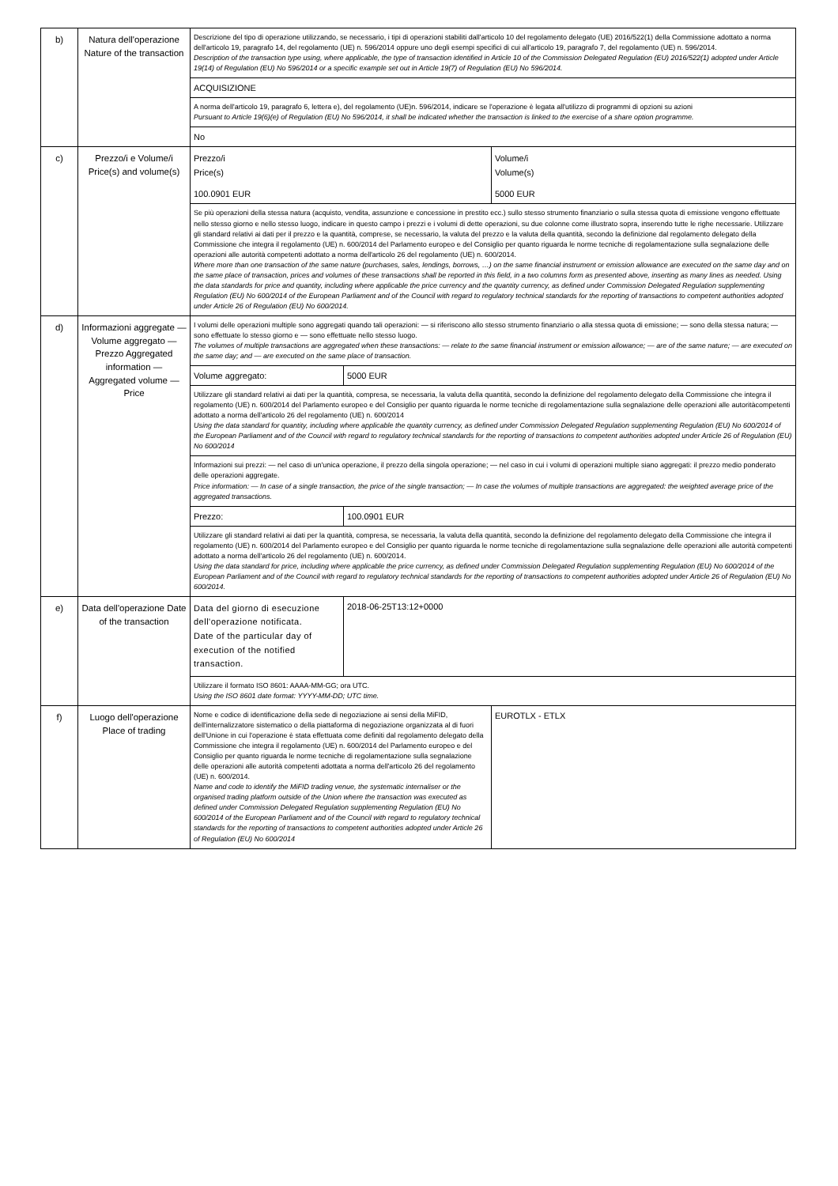| b) | Natura dell'operazione Nature of the transaction | Descrizione del tipo di operazione utilizzando, se necessario, i tipi di operazioni stabiliti dall'articolo 10 del regolamento delegato (UE) 2016/522(1) della Commissione adottato a norma dell'articolo 19, paragrafo 14, del regolamento (UE) n. 596/2014 oppure uno degli esempi specifici di cui all'articolo 19, paragrafo 7, del regolamento (UE) n. 596/2014. Description of the transaction type using, where applicable, the type of transaction identified in Article 10 of the Commission Delegated Regulation (EU) 2016/522(1) adopted under Article 19(14) of Regulation (EU) No 596/2014 or a specific example set out in Article 19(7) of Regulation (EU) No 596/2014. ACQUISIZIONE A norma dell'articolo 19, paragrafo 6, lettera e), del regolamento (UE)n. 596/2014, indicare se l'operazione è legata all'utilizzo di programmi di opzioni su azioni Pursuant to Article 19(6)(e) of Regulation (EU) No 596/2014, it shall be indicated whether the transaction is linked to the exercise of a share option programme. No |
| c) | Prezzo/i e Volume/i Price(s) and volume(s) | / Prezzo/i Price(s) / Volume/i Volume(s) / / 100.0901 EUR / 5000 EUR / Se più operazioni della stessa natura (acquisto, vendita, assunzione e concessione in prestito ecc.) sullo stesso strumento finanziario o sulla stessa quota di emissione vengono effettuate nello stesso giorno e nello stesso luogo, indicare in questo campo i prezzi e i volumi di dette operazioni, su due colonne come illustrato sopra, inserendo tutte le righe necessarie. Utilizzare gli standard relativi ai dati per il prezzo e la quantità, comprese, se necessario, la valuta del prezzo e la valuta della quantità, secondo la definizione dal regolamento delegato della Commissione che integra il regolamento (UE) n. 600/2014 del Parlamento europeo e del Consiglio per quanto riguarda le norme tecniche di regolamentazione sulla segnalazione delle operazioni alle autorità competenti adottato a norma dell'articolo 26 del regolamento (UE) n. 600/2014. Where more than one transaction of the same nature (purchases, sales, lendings, borrows, …) on the same financial instrument or emission allowance are executed on the same day and on the same place of transaction, prices and volumes of these transactions shall be reported in this field, in a two columns form as presented above, inserting as many lines as needed. Using the data standards for price and quantity, including where applicable the price currency and the quantity currency, as defined under Commission Delegated Regulation supplementing Regulation (EU) No 600/2014 of the European Parliament and of the Council with regard to regulatory technical standards for the reporting of transactions to competent authorities adopted under Article 26 of Regulation (EU) No 600/2014. |
| d) | Informazioni aggregate — Volume aggregato — Prezzo Aggregated information — Aggregated volume — Price | I volumi delle operazioni multiple sono aggregati quando tali operazioni: — si riferiscono allo stesso strumento finanziario o alla stessa quota di emissione; — sono della stessa natura; — sono effettuate lo stesso giorno e — sono effettuate nello stesso luogo. The volumes of multiple transactions are aggregated when these transactions: — relate to the same financial instrument or emission allowance; — are of the same nature; — are executed on the same day; and — are executed on the same place of transaction. / Volume aggregato: / 5000 EUR / Utilizzare gli standard relativi ai dati per la quantità, compresa, se necessaria, la valuta della quantità, secondo la definizione del regolamento delegato della Commissione che integra il regolamento (UE) n. 600/2014 del Parlamento europeo e del Consiglio per quanto riguarda le norme tecniche di regolamentazione sulla segnalazione delle operazioni alle autoritàcompetenti adottato a norma dell'articolo 26 del regolamento (UE) n. 600/2014 Using the data standard for quantity, including where applicable the quantity currency, as defined under Commission Delegated Regulation supplementing Regulation (EU) No 600/2014 of the European Parliament and of the Council with regard to regulatory technical standards for the reporting of transactions to competent authorities adopted under Article 26 of Regulation (EU) No 600/2014 Informazioni sui prezzi: — nel caso di un'unica operazione, il prezzo della singola operazione; — nel caso in cui i volumi di operazioni multiple siano aggregati: il prezzo medio ponderato delle operazioni aggregate. Price information: — In case of a single transaction, the price of the single transaction; — In case the volumes of multiple transactions are aggregated: the weighted average price of the aggregated transactions. / Prezzo: / 100.0901 EUR / Utilizzare gli standard relativi ai dati per la quantità, compresa, se necessaria, la valuta della quantità, secondo la definizione del regolamento delegato della Commissione che integra il regolamento (UE) n. 600/2014 del Parlamento europeo e del Consiglio per quanto riguarda le norme tecniche di regolamentazione sulla segnalazione delle operazioni alle autorità competenti adottato a norma dell'articolo 26 del regolamento (UE) n. 600/2014. Using the data standard for price, including where applicable the price currency, as defined under Commission Delegated Regulation supplementing Regulation (EU) No 600/2014 of the European Parliament and of the Council with regard to regulatory technical standards for the reporting of transactions to competent authorities adopted under Article 26 of Regulation (EU) No 600/2014. |
| e) | Data dell'operazione Date of the transaction | / Data del giorno di esecuzione dell'operazione notificata. Date of the particular day of execution of the notified transaction. / 2018-06-25T13:12+0000 / Utilizzare il formato ISO 8601: AAAA-MM-GG; ora UTC. Using the ISO 8601 date format: YYYY-MM-DD; UTC time. |
| f) | Luogo dell'operazione Place of trading | / Nome e codice di identificazione della sede di negoziazione ai sensi della MiFID, dell'internalizzatore sistematico o della piattaforma di negoziazione organizzata al di fuori dell'Unione in cui l'operazione è stata effettuata come definiti dal regolamento delegato della Commissione che integra il regolamento (UE) n. 600/2014 del Parlamento europeo e del Consiglio per quanto riguarda le norme tecniche di regolamentazione sulla segnalazione delle operazioni alle autorità competenti adottata a norma dell'articolo 26 del regolamento (UE) n. 600/2014. Name and code to identify the MiFID trading venue, the systematic internaliser or the organised trading platform outside of the Union where the transaction was executed as defined under Commission Delegated Regulation supplementing Regulation (EU) No 600/2014 of the European Parliament and of the Council with regard to regulatory technical standards for the reporting of transactions to competent authorities adopted under Article 26 of Regulation (EU) No 600/2014 / EUROTLX - ETLX / |